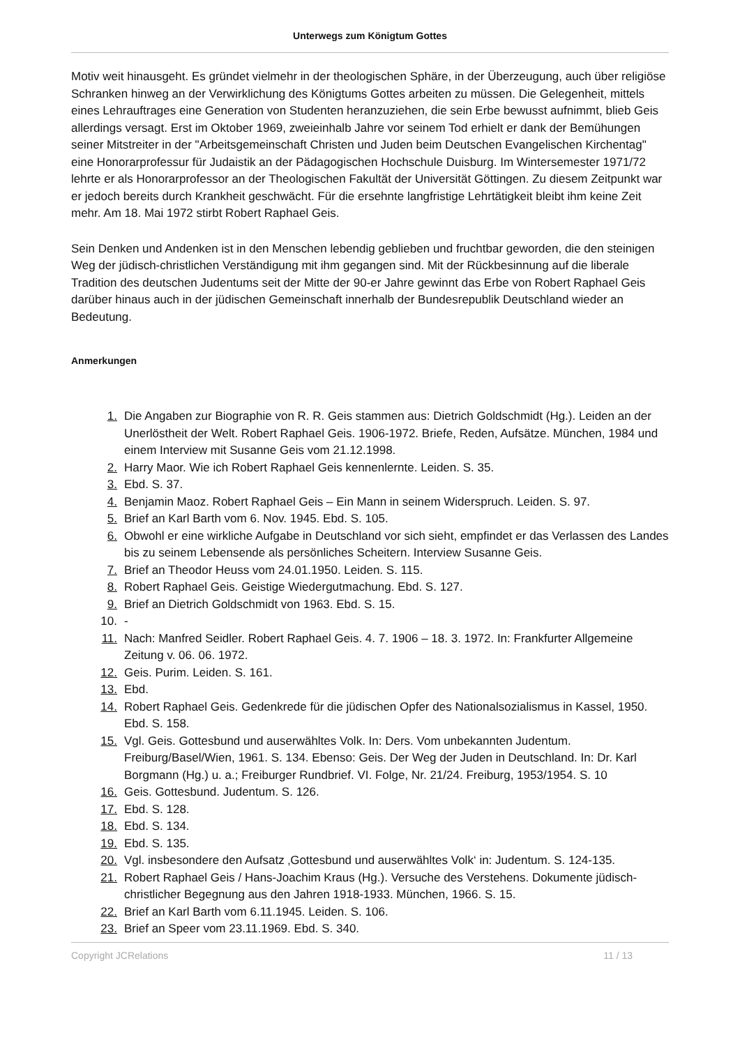Unterwegs zum Königtum Gottes
Motiv weit hinausgeht. Es gründet vielmehr in der theologischen Sphäre, in der Überzeugung, auch über religiöse Schranken hinweg an der Verwirklichung des Königtums Gottes arbeiten zu müssen. Die Gelegenheit, mittels eines Lehrauftrages eine Generation von Studenten heranzuziehen, die sein Erbe bewusst aufnimmt, blieb Geis allerdings versagt. Erst im Oktober 1969, zweieinhalb Jahre vor seinem Tod erhielt er dank der Bemühungen seiner Mitstreiter in der "Arbeitsgemeinschaft Christen und Juden beim Deutschen Evangelischen Kirchentag" eine Honorarprofessur für Judaistik an der Pädagogischen Hochschule Duisburg. Im Wintersemester 1971/72 lehrte er als Honorarprofessor an der Theologischen Fakultät der Universität Göttingen. Zu diesem Zeitpunkt war er jedoch bereits durch Krankheit geschwächt. Für die ersehnte langfristige Lehrtätigkeit bleibt ihm keine Zeit mehr. Am 18. Mai 1972 stirbt Robert Raphael Geis.
Sein Denken und Andenken ist in den Menschen lebendig geblieben und fruchtbar geworden, die den steinigen Weg der jüdisch-christlichen Verständigung mit ihm gegangen sind. Mit der Rückbesinnung auf die liberale Tradition des deutschen Judentums seit der Mitte der 90-er Jahre gewinnt das Erbe von Robert Raphael Geis darüber hinaus auch in der jüdischen Gemeinschaft innerhalb der Bundesrepublik Deutschland wieder an Bedeutung.
Anmerkungen
1. Die Angaben zur Biographie von R. R. Geis stammen aus: Dietrich Goldschmidt (Hg.). Leiden an der Unerlöstheit der Welt. Robert Raphael Geis. 1906-1972. Briefe, Reden, Aufsätze. München, 1984 und einem Interview mit Susanne Geis vom 21.12.1998.
2. Harry Maor. Wie ich Robert Raphael Geis kennenlernte. Leiden. S. 35.
3. Ebd. S. 37.
4. Benjamin Maoz. Robert Raphael Geis – Ein Mann in seinem Widerspruch. Leiden. S. 97.
5. Brief an Karl Barth vom 6. Nov. 1945. Ebd. S. 105.
6. Obwohl er eine wirkliche Aufgabe in Deutschland vor sich sieht, empfindet er das Verlassen des Landes bis zu seinem Lebensende als persönliches Scheitern. Interview Susanne Geis.
7. Brief an Theodor Heuss vom 24.01.1950. Leiden. S. 115.
8. Robert Raphael Geis. Geistige Wiedergutmachung. Ebd. S. 127.
9. Brief an Dietrich Goldschmidt von 1963. Ebd. S. 15.
10. -
11. Nach: Manfred Seidler. Robert Raphael Geis. 4. 7. 1906 – 18. 3. 1972. In: Frankfurter Allgemeine Zeitung v. 06. 06. 1972.
12. Geis. Purim. Leiden. S. 161.
13. Ebd.
14. Robert Raphael Geis. Gedenkrede für die jüdischen Opfer des Nationalsozialismus in Kassel, 1950. Ebd. S. 158.
15. Vgl. Geis. Gottesbund und auserwähltes Volk. In: Ders. Vom unbekannten Judentum. Freiburg/Basel/Wien, 1961. S. 134. Ebenso: Geis. Der Weg der Juden in Deutschland. In: Dr. Karl Borgmann (Hg.) u. a.; Freiburger Rundbrief. VI. Folge, Nr. 21/24. Freiburg, 1953/1954. S. 10
16. Geis. Gottesbund. Judentum. S. 126.
17. Ebd. S. 128.
18. Ebd. S. 134.
19. Ebd. S. 135.
20. Vgl. insbesondere den Aufsatz ‚Gottesbund und auserwähltes Volk‘ in: Judentum. S. 124-135.
21. Robert Raphael Geis / Hans-Joachim Kraus (Hg.). Versuche des Verstehens. Dokumente jüdisch-christlicher Begegnung aus den Jahren 1918-1933. München, 1966. S. 15.
22. Brief an Karl Barth vom 6.11.1945. Leiden. S. 106.
23. Brief an Speer vom 23.11.1969. Ebd. S. 340.
Copyright JCRelations 11 / 13